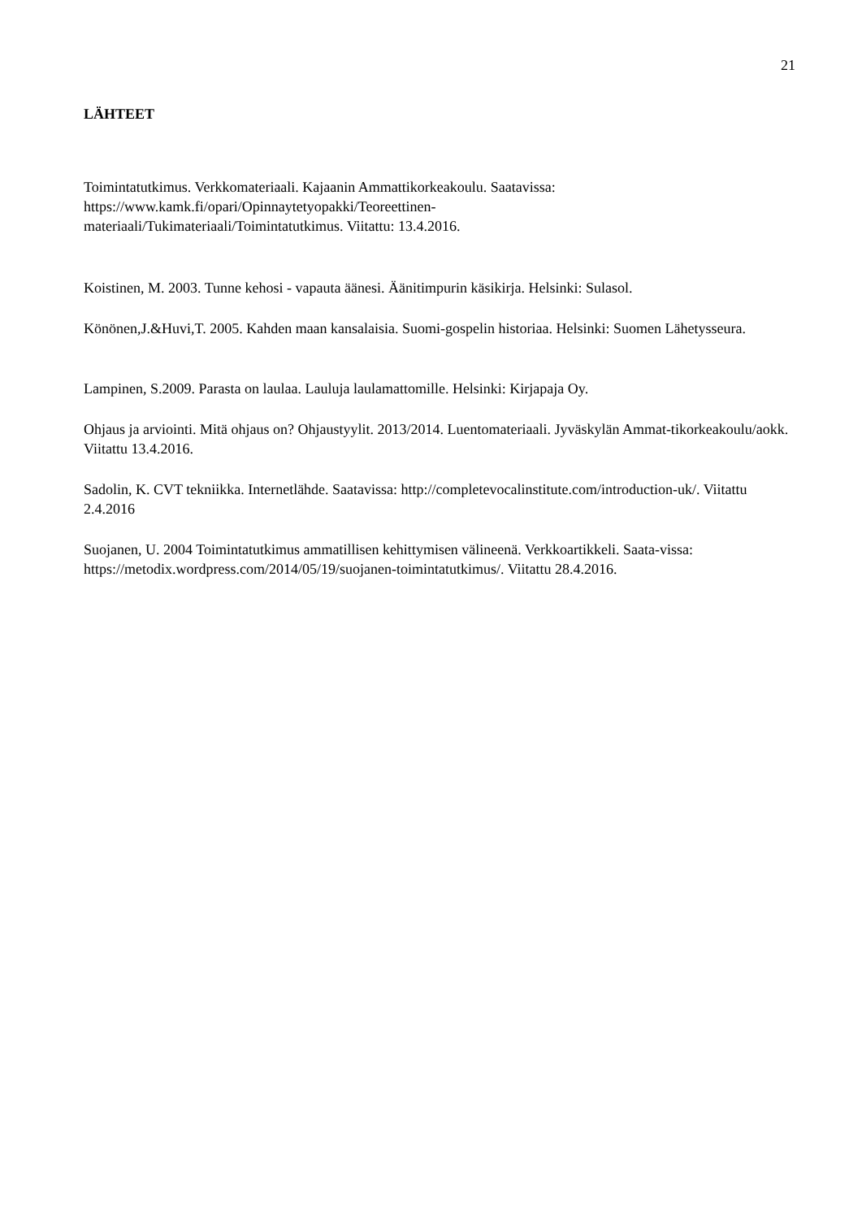21
LÄHTEET
Toimintatutkimus. Verkkomateriaali. Kajaanin Ammattikorkeakoulu. Saatavissa:
https://www.kamk.fi/opari/Opinnaytetyopakki/Teoreettinen-
materiaali/Tukimateriaali/Toimintatutkimus. Viitattu: 13.4.2016.
Koistinen, M. 2003. Tunne kehosi - vapauta äänesi. Äänitimpurin käsikirja. Helsinki: Sulasol.
Könönen,J.&Huvi,T. 2005. Kahden maan kansalaisia. Suomi-gospelin historiaa. Helsinki: Suomen Lähetysseura.
Lampinen, S.2009. Parasta on laulaa. Lauluja laulamattomille. Helsinki: Kirjapaja Oy.
Ohjaus ja arviointi. Mitä ohjaus on? Ohjaustyylit. 2013/2014. Luentomateriaali. Jyväskylän Ammat-tikorkeakoulu/aokk. Viitattu 13.4.2016.
Sadolin, K. CVT tekniikka. Internetlähde. Saatavissa: http://completevocalinstitute.com/introduction-uk/. Viitattu 2.4.2016
Suojanen, U. 2004 Toimintatutkimus ammatillisen kehittymisen välineenä. Verkkoartikkeli. Saata-vissa: https://metodix.wordpress.com/2014/05/19/suojanen-toimintatutkimus/. Viitattu 28.4.2016.